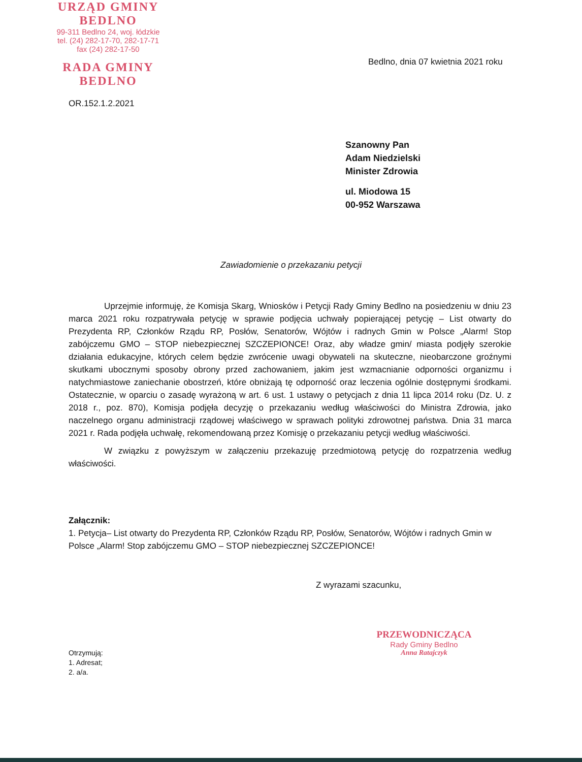URZĄD GMINY
BEDLNO
99-311 Bedlno 24, woj. łódzkie
tel. (24) 282-17-70, 282-17-71
fax (24) 282-17-50
RADA GMINY
BEDLNO
Bedlno, dnia 07 kwietnia 2021 roku
OR.152.1.2.2021
Szanowny Pan
Adam Niedzielski
Minister Zdrowia
ul. Miodowa 15
00-952 Warszawa
Zawiadomienie o przekazaniu petycji
Uprzejmie informuję, że Komisja Skarg, Wniosków i Petycji Rady Gminy Bedlno na posiedzeniu w dniu 23 marca 2021 roku rozpatrywała petycję w sprawie podjęcia uchwały popierającej petycję – List otwarty do Prezydenta RP, Członków Rządu RP, Posłów, Senatorów, Wójtów i radnych Gmin w Polsce „Alarm! Stop zabójczemu GMO – STOP niebezpiecznej SZCZEPIONCE! Oraz, aby władze gmin/ miasta podjęły szerokie działania edukacyjne, których celem będzie zwrócenie uwagi obywateli na skuteczne, nieobarczone groźnymi skutkami ubocznymi sposoby obrony przed zachowaniem, jakim jest wzmacnianie odporności organizmu i natychmiastowe zaniechanie obostrzeń, które obniżają tę odporność oraz leczenia ogólnie dostępnymi środkami. Ostatecznie, w oparciu o zasadę wyrażoną w art. 6 ust. 1 ustawy o petycjach z dnia 11 lipca 2014 roku (Dz. U. z 2018 r., poz. 870), Komisja podjęła decyzję o przekazaniu według właściwości do Ministra Zdrowia, jako naczelnego organu administracji rządowej właściwego w sprawach polityki zdrowotnej państwa. Dnia 31 marca 2021 r. Rada podjęła uchwałę, rekomendowaną przez Komisję o przekazaniu petycji według właściwości.
W związku z powyższym w załączeniu przekazuję przedmiotową petycję do rozpatrzenia według właściwości.
Załącznik:
1. Petycja– List otwarty do Prezydenta RP, Członków Rządu RP, Posłów, Senatorów, Wójtów i radnych Gmin w Polsce „Alarm! Stop zabójczemu GMO – STOP niebezpiecznej SZCZEPIONCE!
Z wyrazami szacunku,
PRZEWODNICZĄCA
Rady Gminy Bedlno
Anna Ratajczyk
Otrzymują:
1. Adresat;
2. a/a.